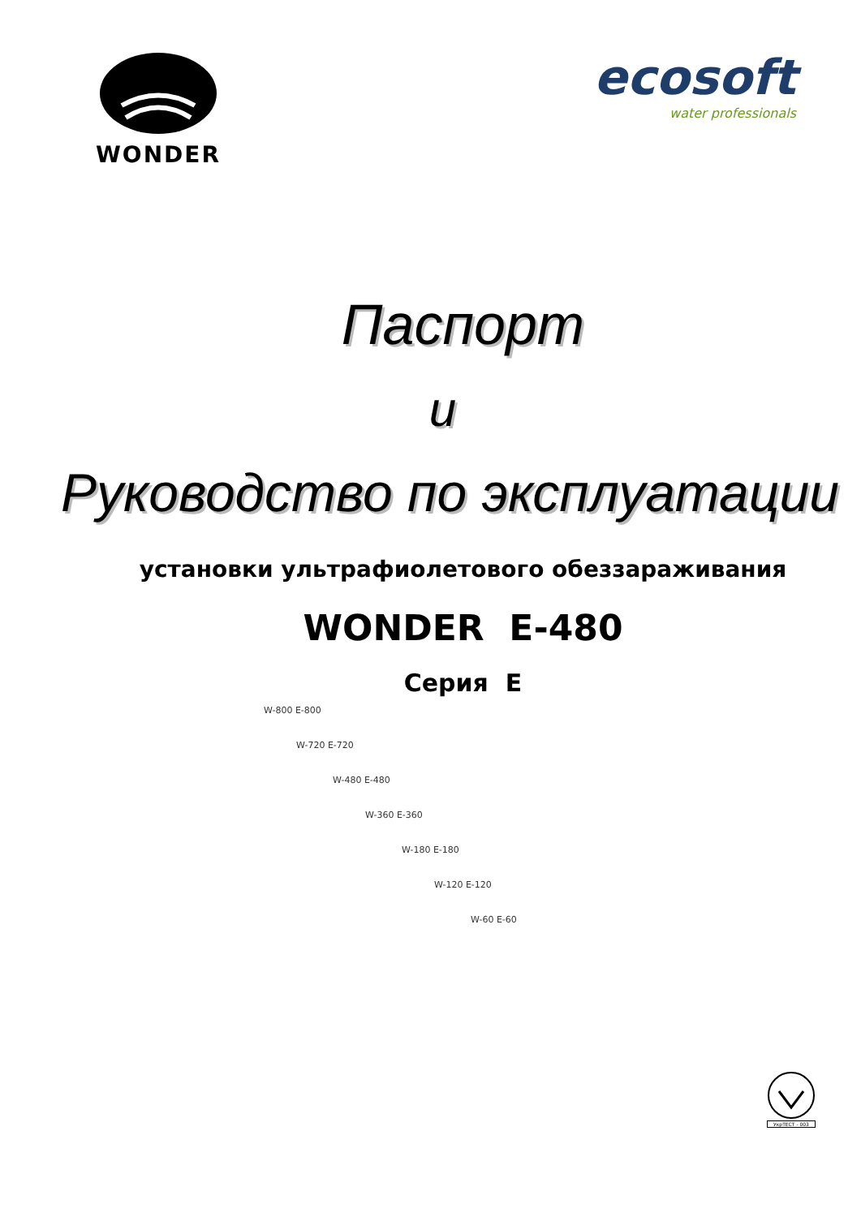WONDER
ecosoft
water professionals
Паспорт
и
Руководство по эксплуатации
установки ультрафиолетового обеззараживания
WONDER E-480
Серия E
W-800 E-800
W-720 E-720
W-480 E-480
W-360 E-360
W-180 E-180
W-120 E-120
W-60 E-60
УкрТЕСТ - 003